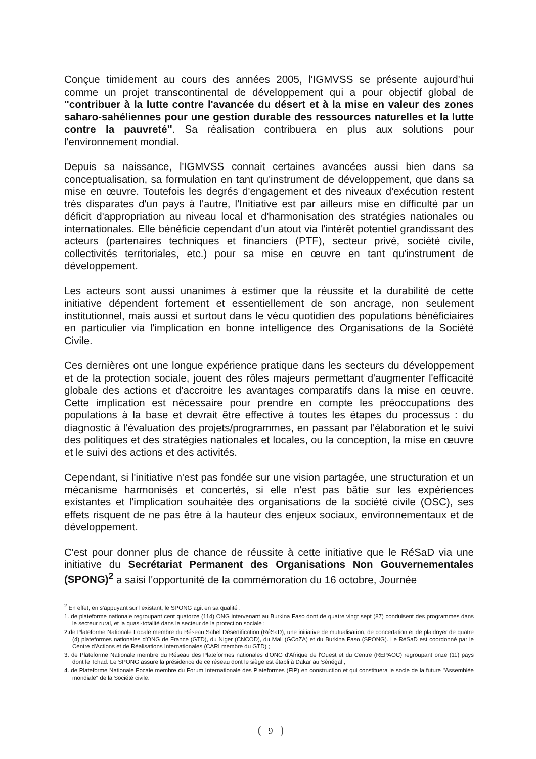Conçue timidement au cours des années 2005, l'IGMVSS se présente aujourd'hui comme un projet transcontinental de développement qui a pour objectif global de ''contribuer à la lutte contre l'avancée du désert et à la mise en valeur des zones saharo-sahéliennes pour une gestion durable des ressources naturelles et la lutte contre la pauvreté''. Sa réalisation contribuera en plus aux solutions pour l'environnement mondial.
Depuis sa naissance, l'IGMVSS connait certaines avancées aussi bien dans sa conceptualisation, sa formulation en tant qu'instrument de développement, que dans sa mise en œuvre. Toutefois les degrés d'engagement et des niveaux d'exécution restent très disparates d'un pays à l'autre, l'Initiative est par ailleurs mise en difficulté par un déficit d'appropriation au niveau local et d'harmonisation des stratégies nationales ou internationales. Elle bénéficie cependant d'un atout via l'intérêt potentiel grandissant des acteurs (partenaires techniques et financiers (PTF), secteur privé, société civile, collectivités territoriales, etc.) pour sa mise en œuvre en tant qu'instrument de développement.
Les acteurs sont aussi unanimes à estimer que la réussite et la durabilité de cette initiative dépendent fortement et essentiellement de son ancrage, non seulement institutionnel, mais aussi et surtout dans le vécu quotidien des populations bénéficiaires en particulier via l'implication en bonne intelligence des Organisations de la Société Civile.
Ces dernières ont une longue expérience pratique dans les secteurs du développement et de la protection sociale, jouent des rôles majeurs permettant d'augmenter l'efficacité globale des actions et d'accroitre les avantages comparatifs dans la mise en œuvre. Cette implication est nécessaire pour prendre en compte les préoccupations des populations à la base et devrait être effective à toutes les étapes du processus : du diagnostic à l'évaluation des projets/programmes, en passant par l'élaboration et le suivi des politiques et des stratégies nationales et locales, ou la conception, la mise en œuvre et le suivi des actions et des activités.
Cependant, si l'initiative n'est pas fondée sur une vision partagée, une structuration et un mécanisme harmonisés et concertés, si elle n'est pas bâtie sur les expériences existantes et l'implication souhaitée des organisations de la société civile (OSC), ses effets risquent de ne pas être à la hauteur des enjeux sociaux, environnementaux et de développement.
C'est pour donner plus de chance de réussite à cette initiative que le RéSaD via une initiative du Secrétariat Permanent des Organisations Non Gouvernementales (SPONG)<sup>2</sup> a saisi l'opportunité de la commémoration du 16 octobre, Journée
<sup>2</sup> En effet, en s'appuyant sur l'existant, le SPONG agit en sa qualité :
1. de plateforme nationale regroupant cent quatorze (114) ONG intervenant au Burkina Faso dont de quatre vingt sept (87) conduisent des programmes dans le secteur rural, et la quasi-totalité dans le secteur de la protection sociale ;
2.de Plateforme Nationale Focale membre du Réseau Sahel Désertification (RéSaD), une initiative de mutualisation, de concertation et de plaidoyer de quatre (4) plateformes nationales d'ONG de France (GTD), du Niger (CNCOD), du Mali (GCoZA) et du Burkina Faso (SPONG). Le RéSaD est coordonné par le Centre d'Actions et de Réalisations Internationales (CARI membre du GTD) ;
3. de Plateforme Nationale membre du Réseau des Plateformes nationales d'ONG d'Afrique de l'Ouest et du Centre (REPAOC) regroupant onze (11) pays dont le Tchad. Le SPONG assure la présidence de ce réseau dont le siège est établi à Dakar au Sénégal ;
4. de Plateforme Nationale Focale membre du Forum Internationale des Plateformes (FIP) en construction et qui constituera le socle de la future ''Assemblée mondiale'' de la Société civile.
9